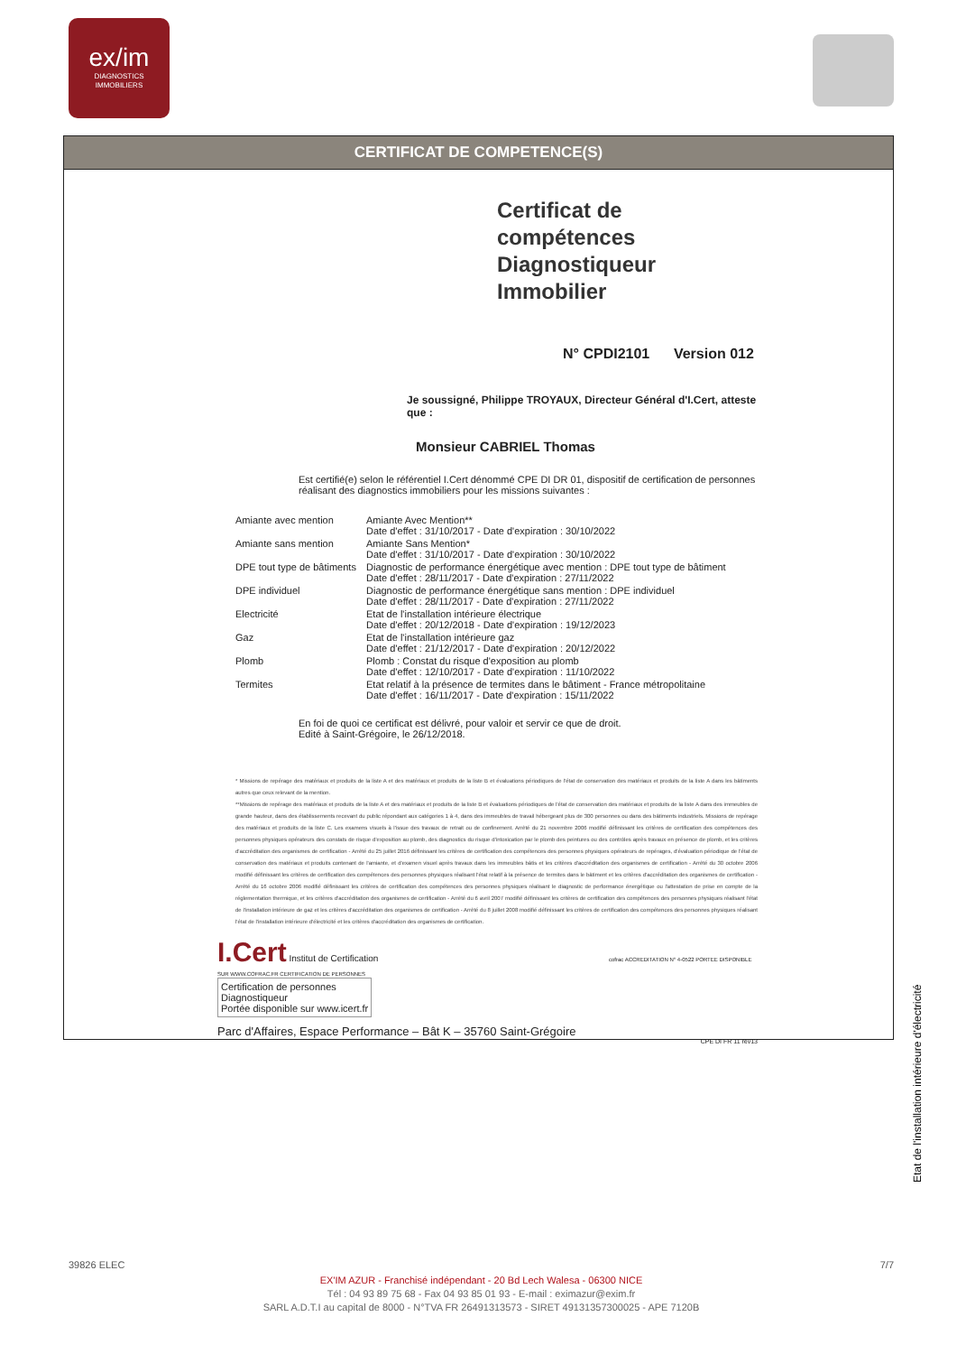ex/im
DIAGNOSTICS
IMMOBILIERS
CERTIFICAT DE COMPETENCE(S)
Certificat de compétences
Diagnostiqueur Immobilier
N° CPDI2101 Version 012
Je soussigné, Philippe TROYAUX, Directeur Général d'I.Cert, atteste que :
Monsieur CABRIEL Thomas
Est certifié(e) selon le référentiel I.Cert dénommé CPE DI DR 01, dispositif de certification de personnes réalisant des diagnostics immobiliers pour les missions suivantes :
| Amiante avec mention | Amiante Avec Mention** Date d'effet : 31/10/2017 - Date d'expiration : 30/10/2022 |
| Amiante sans mention | Amiante Sans Mention* Date d'effet : 31/10/2017 - Date d'expiration : 30/10/2022 |
| DPE tout type de bâtiments | Diagnostic de performance énergétique avec mention : DPE tout type de bâtiment Date d'effet : 28/11/2017 - Date d'expiration : 27/11/2022 |
| DPE individuel | Diagnostic de performance énergétique sans mention : DPE individuel Date d'effet : 28/11/2017 - Date d'expiration : 27/11/2022 |
| Electricité | Etat de l'installation intérieure électrique Date d'effet : 20/12/2018 - Date d'expiration : 19/12/2023 |
| Gaz | Etat de l'installation intérieure gaz Date d'effet : 21/12/2017 - Date d'expiration : 20/12/2022 |
| Plomb | Plomb : Constat du risque d'exposition au plomb Date d'effet : 12/10/2017 - Date d'expiration : 11/10/2022 |
| Termites | Etat relatif à la présence de termites dans le bâtiment - France métropolitaine Date d'effet : 16/11/2017 - Date d'expiration : 15/11/2022 |
En foi de quoi ce certificat est délivré, pour valoir et servir ce que de droit.
Edité à Saint-Grégoire, le 26/12/2018.
* Missions de repérage des matériaux et produits de la liste A et des matériaux et produits de la liste B et évaluations périodiques de l'état de conservation des matériaux et produits de la liste A dans les bâtiments autres que ceux relevant de la mention.
**Missions de repérage des matériaux et produits de la liste A et des matériaux et produits de la liste B et évaluations périodiques de l'état de conservation des matériaux et produits de la liste A dans des immeubles de grande hauteur, dans des établissements recevant du public répondant aux catégories 1 à 4, dans des immeubles de travail hébergeant plus de 300 personnes ou dans des bâtiments industriels. Missions de repérage des matériaux et produits de la liste C. Les examens visuels à l'issue des travaux de retrait ou de confinement. Arrêté du 21 novembre 2006 modifié définissant les critères de certification des compétences des personnes physiques opérateurs des constats de risque d'exposition au plomb, des diagnostics du risque d'intoxication par le plomb des peintures ou des contrôles après travaux en présence de plomb, et les critères d'accréditation des organismes de certification - Arrêté du 25 juillet 2016 définissant les critères de certification des compétences des personnes physiques opérateurs de repérages, d'évaluation périodique de l'état de conservation des matériaux et produits contenant de l'amiante, et d'examen visuel après travaux dans les immeubles bâtis et les critères d'accréditation des organismes de certification - Arrêté du 30 octobre 2006 modifié définissant les critères de certification des compétences des personnes physiques réalisant l'état relatif à la présence de termites dans le bâtiment et les critères d'accréditation des organismes de certification - Arrêté du 16 octobre 2006 modifié définissant les critères de certification des compétences des personnes physiques réalisant le diagnostic de performance énergétique ou l'attestation de prise en compte de la réglementation thermique, et les critères d'accréditation des organismes de certification - Arrêté du 6 avril 2007 modifié définissant les critères de certification des compétences des personnes physiques réalisant l'état de l'installation intérieure de gaz et les critères d'accréditation des organismes de certification - Arrêté du 8 juillet 2008 modifié définissant les critères de certification des compétences des personnes physiques réalisant l'état de l'installation intérieure d'électricité et les critères d'accréditation des organismes de certification.
I.Cert Institut de Certification cofrac ACCREDITATION N° 4-0522 PORTEE DISPONIBLE SUR WWW.COFRAC.FR CERTIFICATION DE PERSONNES
Certification de personnes
Diagnostiqueur
Portée disponible sur www.icert.fr
Parc d'Affaires, Espace Performance – Bât K – 35760 Saint-Grégoire
CPE DI FR 11 rev13
Etat de l'installation intérieure d'électricité
39826 ELEC 7/7
EX'IM AZUR - Franchisé indépendant - 20 Bd Lech Walesa - 06300 NICE
Tél : 04 93 89 75 68 - Fax 04 93 85 01 93 - E-mail : eximazur@exim.fr
SARL A.D.T.I au capital de 8000 - N°TVA FR 26491313573 - SIRET 49131357300025 - APE 7120B